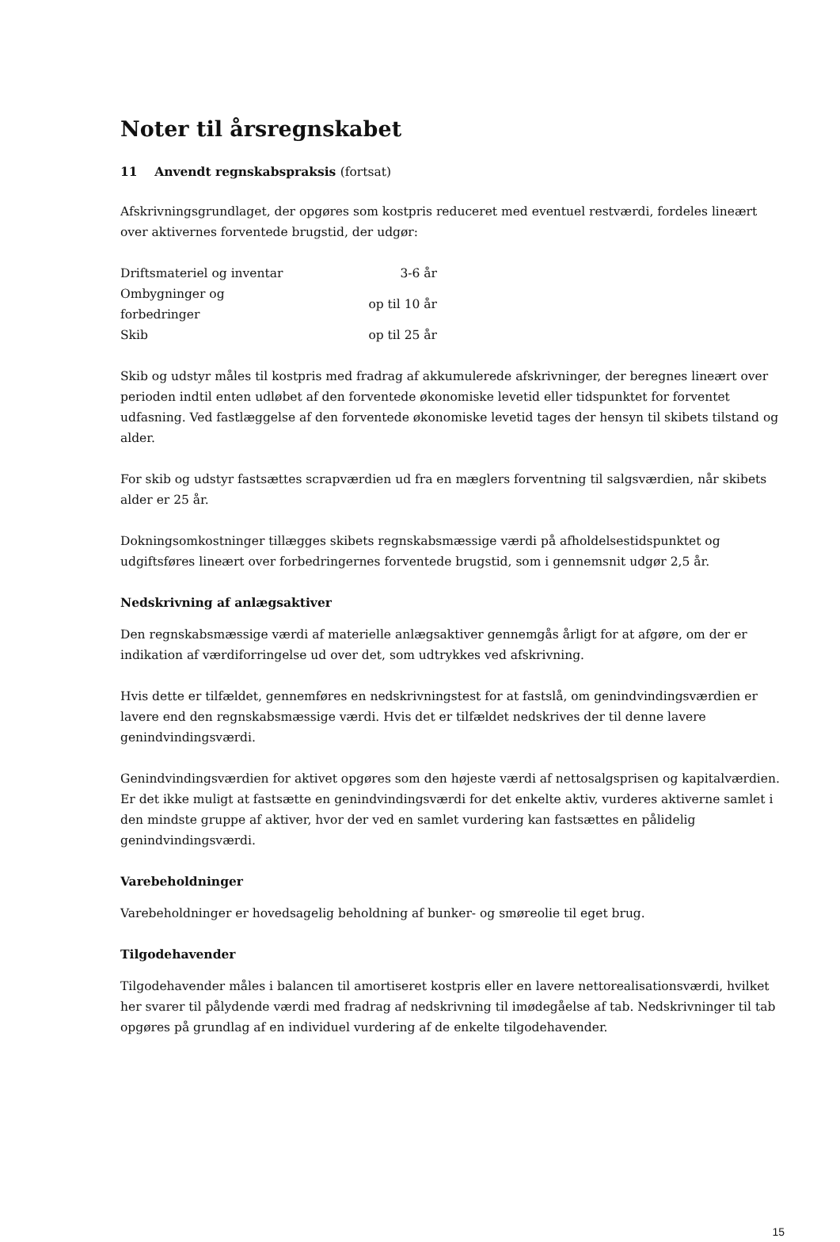Noter til årsregnskabet
11 Anvendt regnskabspraksis (fortsat)
Afskrivningsgrundlaget, der opgøres som kostpris reduceret med eventuel restværdi, fordeles lineært over aktivernes forventede brugstid, der udgør:
| Driftsmateriel og inventar | 3-6 år |
| Ombygninger og forbedringer | op til 10 år |
| Skib | op til 25 år |
Skib og udstyr måles til kostpris med fradrag af akkumulerede afskrivninger, der beregnes lineært over perioden indtil enten udløbet af den forventede økonomiske levetid eller tidspunktet for forventet udfasning. Ved fastlæggelse af den forventede økonomiske levetid tages der hensyn til skibets tilstand og alder.
For skib og udstyr fastsættes scrapværdien ud fra en mæglers forventning til salgsværdien, når skibets alder er 25 år.
Dokningsomkostninger tillægges skibets regnskabsmæssige værdi på afholdelsestidspunktet og udgiftsføres lineært over forbedringernes forventede brugstid, som i gennemsnit udgør 2,5 år.
Nedskrivning af anlægsaktiver
Den regnskabsmæssige værdi af materielle anlægsaktiver gennemgås årligt for at afgøre, om der er indikation af værdiforringelse ud over det, som udtrykkes ved afskrivning.
Hvis dette er tilfældet, gennemføres en nedskrivningstest for at fastslå, om genindvindingsværdien er lavere end den regnskabsmæssige værdi. Hvis det er tilfældet nedskrives der til denne lavere genindvindingsværdi.
Genindvindingsværdien for aktivet opgøres som den højeste værdi af nettosalgsprisen og kapitalværdien. Er det ikke muligt at fastsætte en genindvindingsværdi for det enkelte aktiv, vurderes aktiverne samlet i den mindste gruppe af aktiver, hvor der ved en samlet vurdering kan fastsættes en pålidelig genindvindingsværdi.
Varebeholdninger
Varebeholdninger er hovedsagelig beholdning af bunker- og smøreolie til eget brug.
Tilgodehavender
Tilgodehavender måles i balancen til amortiseret kostpris eller en lavere nettorealisationsværdi, hvilket her svarer til pålydende værdi med fradrag af nedskrivning til imødegåelse af tab. Nedskrivninger til tab opgøres på grundlag af en individuel vurdering af de enkelte tilgodehavender.
15